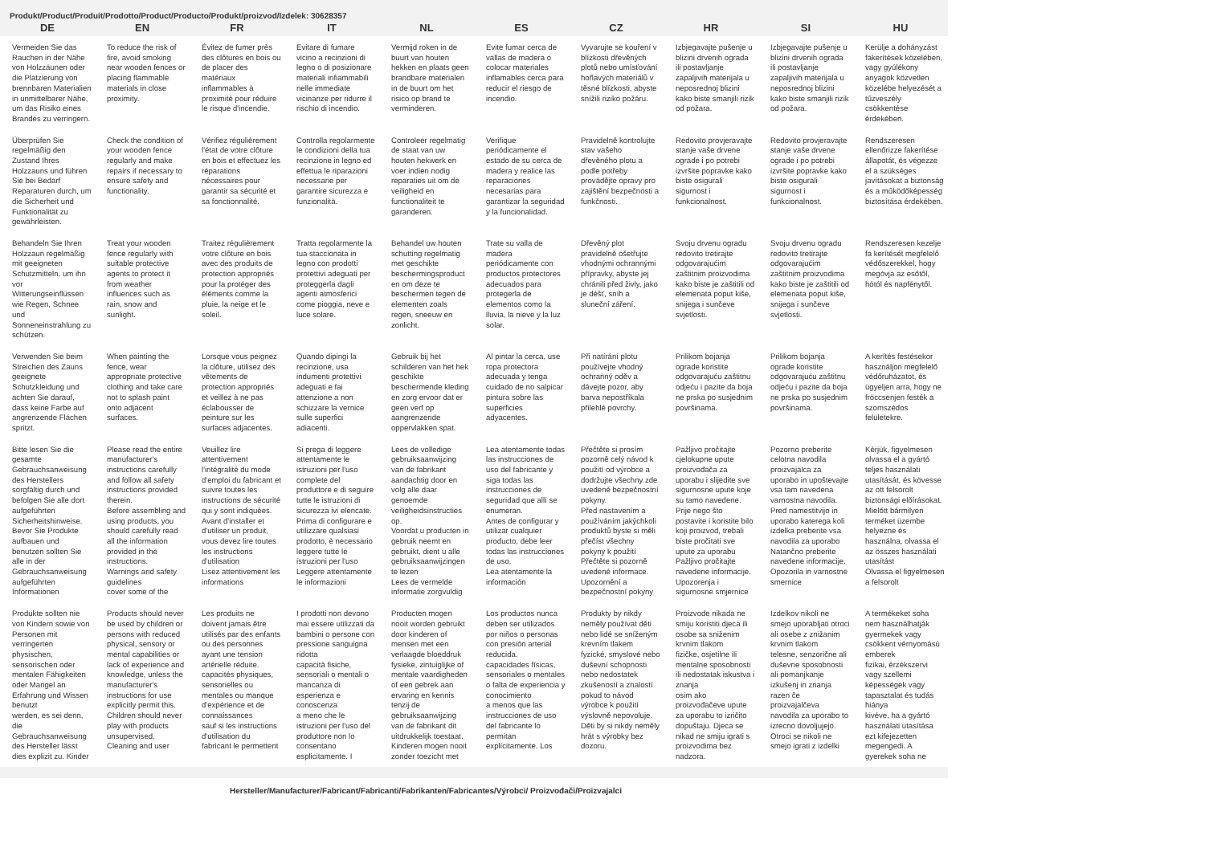Produkt/Product/Produit/Prodotto/Product/Producto/Produkt/proizvod/Izdelek: 30628357
| DE | EN | FR | IT | NL | ES | CZ | HR | SI | HU |
| --- | --- | --- | --- | --- | --- | --- | --- | --- | --- |
| Vermeiden Sie das Rauchen in der Nähe von Holzzäunen oder die Platzierung von brennbaren Materialien in unmittelbarer Nähe, um das Risiko eines Brandes zu verringern. | To reduce the risk of fire, avoid smoking near wooden fences or placing flammable materials in close proximity. | Évitez de fumer près des clôtures en bois ou de placer des matériaux inflammables à proximité pour réduire le risque d'incendie. | Evitare di fumare vicino a recinzioni di legno o di posizionare materiali infiammabili nelle immediate vicinanze per ridurre il rischio di incendio. | Vermijd roken in de buurt van houten hekken en plaats geen brandbare materialen in de buurt om het risico op brand te verminderen. | Evite fumar cerca de vallas de madera o colocar materiales inflamables cerca para reducir el riesgo de incendio. | Vyvarujte se kouření v blízkosti dřevěných plotů nebo umísťování hořlavých materiálů v těsné blízkosti, abyste snížili riziko požáru. | Izbjegavajte pušenje u blizini drvenih ograda ili postavljanje zapaljivih materijala u neposrednoj blizini kako biste smanjili rizik od požara. | Izbjegavajte pušenje u blizini drvenih ograda ili postavljanje zapaljivih materijala u neposrednoj blizini kako biste smanjili rizik od požara. | Kerülje a dohányzást fakerítések közelében, vagy gyúlékony anyagok közvetlen közelébe helyezését a tűzveszély csökkentése érdekében. |
| Überprüfen Sie regelmäßig den Zustand Ihres Holzzauns und führen Sie bei Bedarf Reparaturen durch, um die Sicherheit und Funktionalität zu gewährleisten. | Check the condition of your wooden fence regularly and make repairs if necessary to ensure safety and functionality. | Vérifiez régulièrement l'état de votre clôture en bois et effectuez les réparations nécessaires pour garantir sa sécurité et sa fonctionnalité. | Controlla regolarmente le condizioni della tua recinzione in legno ed effettua le riparazioni necessarie per garantire sicurezza e funzionalità. | Controleer regelmatig de staat van uw houten hekwerk en voer indien nodig reparaties uit om de veiligheid en functionaliteit te garanderen. | Verifique periódicamente el estado de su cerca de madera y realice las reparaciones necesarias para garantizar la seguridad y la funcionalidad. | Pravidelně kontrolujte stav vašeho dřevěného plotu a podle potřeby provádějte opravy pro zajištění bezpečnosti a funkčnosti. | Redovito provjeravajte stanje vaše drvene ograde i po potrebi izvršite popravke kako biste osigurali sigurnost i funkcionalnost. | Redovito provjeravajte stanje vaše drvene ograde i po potrebi izvršite popravke kako biste osigurali sigurnost i funkcionalnost. | Rendszeresen ellenőrizze fakerítése állapotát, és végezze el a szükséges javításokat a biztonság és a működőképesség biztosítása érdekében. |
| Behandeln Sie Ihren Holzzaun regelmäßig mit geeigneten Schutzmitteln, um ihn vor Witterungseinflüssen wie Regen, Schnee und Sonneneinstrahlung zu schützen. | Treat your wooden fence regularly with suitable protective agents to protect it from weather influences such as rain, snow and sunlight. | Traitez régulièrement votre clôture en bois avec des produits de protection appropriés pour la protéger des éléments comme la pluie, la neige et le soleil. | Tratta regolarmente la tua staccionata in legno con prodotti protettivi adeguati per proteggerla dagli agenti atmosferici come pioggia, neve e luce solare. | Behandel uw houten schutting regelmatig met geschikte beschermingsproduct en om deze te beschermen tegen de elementen zoals regen, sneeuw en zonlicht. | Trate su valla de madera periódicamente con productos protectores adecuados para protegerla de elementos como la lluvia, la nieve y la luz solar. | Dřevěný plot pravidelně ošetřujte vhodnými ochrannými přípravky, abyste jej chránili před živly, jako je déšť, sníh a sluneční záření. | Svoju drvenu ogradu redovito tretirajte odgovarajućim zaštitnim proizvodima kako biste je zaštitili od elemenata poput kiše, snijega i sunčeve svjetlosti. | Svoju drvenu ogradu redovito tretirajte odgovarajućim zaštitnim proizvodima kako biste je zaštitili od elemenata poput kiše, snijega i sunčeve svjetlosti. | Rendszeresen kezelje fa kerítését megfelelő védőszerekkel, hogy megóvja az esőtől, hótól és napfénytől. |
| Verwenden Sie beim Streichen des Zauns geeignete Schutzkleidung und achten Sie darauf, dass keine Farbe auf angrenzende Flächen spritzt. | When painting the fence, wear appropriate protective clothing and take care not to splash paint onto adjacent surfaces. | Lorsque vous peignez la clôture, utilisez des vêtements de protection appropriés et veillez à ne pas éclabousser de peinture sur les surfaces adjacentes. | Quando dipingi la recinzione, usa indumenti protettivi adeguati e fai attenzione a non schizzare la vernice sulle superfici adiacenti. | Gebruik bij het schilderen van het hek geschikte beschermende kleding en zorg ervoor dat er geen verf op aangrenzende oppervlakken spat. | Al pintar la cerca, use ropa protectora adecuada y tenga cuidado de no salpicar pintura sobre las superficies adyacentes. | Při natírání plotu používejte vhodný ochranný oděv a dávejte pozor, aby barva nepostříkala přilehlé povrchy. | Prilikom bojanja ograde koristite odgovarajuću zaštitnu odjeću i pazite da boja ne prska po susjednim površinama. | Prilikom bojanja ograde koristite odgovarajuću zaštitnu odjeću i pazite da boja ne prska po susjednim površinama. | A kerítés festésekor használjon megfelelő védőruházatot, és ügyeljen arra, hogy ne fröccsenjen festék a szomszédos felületekre. |
| Bitte lesen Sie die gesamte Gebrauchsanweisung des Herstellers sorgfältig durch und befolgen Sie alle dort aufgeführten Sicherheitshinweise. Bevor Sie Produkte aufbauen und benutzen sollten Sie alle in der Gebrauchsanweisung aufgeführten Informationen | Please read the entire manufacturer's instructions carefully and follow all safety instructions provided therein. Before assembling and using products, you should carefully read all the information provided in the instructions. Warnings and safety guidelines cover some of the | Veuillez lire attentivement l'intégralité du mode d'emploi du fabricant et suivre toutes les instructions de sécurité qui y sont indiquées. Avant d'installer et d'utiliser un produit, vous devez lire toutes les instructions d'utilisation Lisez attentivement les informations | Si prega di leggere attentamente le istruzioni per l'uso complete del produttore e di seguire tutte le istruzioni di sicurezza ivi elencate. Prima di configurare e utilizzare qualsiasi prodotto, è necessario leggere tutte le istruzioni per l'uso Leggere attentamente le informazioni | Lees de volledige gebruiksaanwijzing van de fabrikant aandachtig door en volg alle daar genoemde veiligheidsinstructies op. Voordat u producten in gebruik neemt en gebruikt, dient u alle gebruiksaanwijzingen te lezen Lees de vermelde informatie zorgvuldig | Lea atentamente todas las instrucciones de uso del fabricante y siga todas las instrucciones de seguridad que allí se enumeran. Antes de configurar y utilizar cualquier producto, debe leer todas las instrucciones de uso. Lea atentamente la información | Přečtěte si prosím pozorně celý návod k použití od výrobce a dodržujte všechny zde uvedené bezpečnostní pokyny. Před nastavením a používáním jakýchkoli produktů byste si měli přečíst všechny pokyny k použití Přečtěte si pozorně uvedené informace. Upozornění a bezpečnostní pokyny | Pažljivo pročitajte cjelokupne upute proizvođača za uporabu i slijedite sve sigurnosne upute koje su tamo navedene. Prije nego što postavite i koristite bilo koji proizvod, trebali biste pročitati sve upute za uporabu Pažljivo pročitajte navedene informacije. Upozorenja i sigurnosne smjernice | Pozorno preberite celotna navodila proizvajalca za uporabo in upoštevajte vsa tam navedena varnostna navodila. Pred namestitvijo in uporabo katerega koli izdelka preberite vsa navodila za uporabo Natančno preberite navedene informacije. Opozorila in varnostne smernice | Kérjük, figyelmesen olvassa el a gyártó teljes használati utasítását, és kövesse az ott felsorolt biztonsági előírásokat. Mielőtt bármilyen terméket üzembe helyezne és használna, olvassa el az összes használati utasítást Olvassa el figyelmesen a felsorolt |
| Produkte sollten nie von Kindern sowie von Personen mit verringerten physischen, sensorischen oder mentalen Fähigkeiten oder Mangel an Erfahrung und Wissen benutzt werden, es sei denn, die Gebrauchsanweisung des Hersteller lässt dies explizit zu. Kinder | Products should never be used by children or persons with reduced physical, sensory or mental capabilities or lack of experience and knowledge, unless the manufacturer's instructions for use explicitly permit this. Children should never play with products unsupervised. Cleaning and user | Les produits ne doivent jamais être utilisés par des enfants ou des personnes ayant une tension artérielle réduite. capacités physiques, sensorielles ou mentales ou manque d'expérience et de connaissances sauf si les instructions d'utilisation du fabricant le permettent | I prodotti non devono mai essere utilizzati da bambini o persone con pressione sanguigna ridotta capacità fisiche, sensoriali o mentali o mancanza di esperienza e conoscenza a meno che le istruzioni per l'uso del produttore non lo consentano esplicitamente. I | Producten mogen nooit worden gebruikt door kinderen of mensen met een verlaagde bloeddruk fysieke, zintuiglijke of mentale vaardigheden of een gebrek aan ervaring en kennis tenzij de gebruiksaanwijzing van de fabrikant dit uitdrukkelijk toestaat. Kinderen mogen nooit zonder toezicht met | Los productos nunca deben ser utilizados por niños o personas con presión arterial reducida. capacidades físicas, sensoriales o mentales o falta de experiencia y conocimiento a menos que las instrucciones de uso del fabricante lo permitan explícitamente. Los | Produkty by nikdy neměly používat děti nebo lidé se sníženým krevním tlakem fyzické, smyslové nebo duševní schopnosti nebo nedostatek zkušeností a znalostí pokud to návod výrobce k použití výslovně nepovoluje. Děti by si nikdy neměly hrát s výrobky bez dozoru. | Proizvode nikada ne smiju koristiti djeca ili osobe sa sniženim krvnim tlakom fizičke, osjetilne ili mentalne sposobnosti ili nedostatak iskustva i znanja osim ako proizvođačeve upute za uporabu to izričito dopuštaju. Djeca se nikad ne smiju igrati s proizvodima bez nadzora. | Izdelkov nikoli ne smejo uporabljati otroci ali osebe z znižanim krvnim tlakom telesne, senzorične ali duševne sposobnosti ali pomanjkanje izkušenj in znanja razen če proizvajalčeva navodila za uporabo to izrecno dovoljujejo. Otroci se nikoli ne smejo igrati z izdelki | A termékeket soha nem használhatják gyermekek vagy csökkent vérnyomású emberek fizikai, érzékszervi vagy szellemi képességek vagy tapasztalat és tudás hiánya kivéve, ha a gyártó használati utasítása ezt kifejezetten megengedi. A gyerekek soha ne |
Hersteller/Manufacturer/Fabricant/Fabricanti/Fabrikanten/Fabricantes/Výrobci/ Proizvođači/Proizvajalci